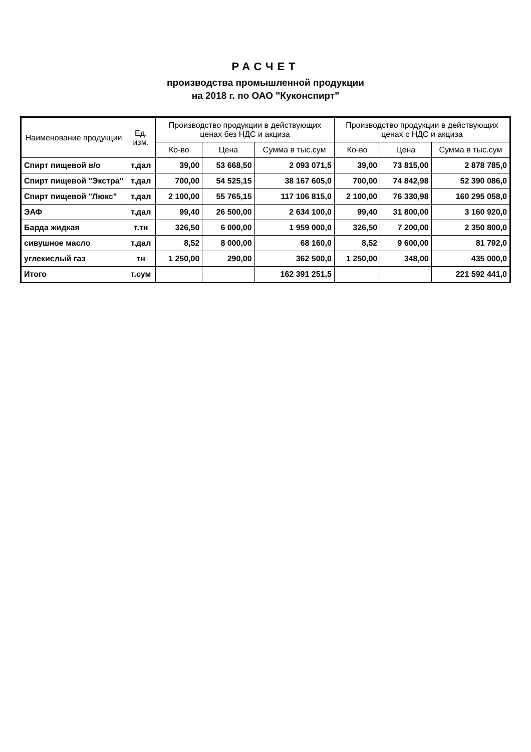РАСЧЕТ
производства промышленной продукции
на 2018 г. по ОАО "Куконспирт"
| Наименование продукции | Ед. изм. | Производство продукции в действующих ценах без НДС и акциза | | | Производство продукции в действующих ценах с НДС и акциза | | |
| --- | --- | --- | --- | --- | --- | --- | --- |
| | | Ко-во | Цена | Сумма в тыс.сум | Ко-во | Цена | Сумма в тыс.сум |
| Спирт пищевой в/о | т.дал | 39,00 | 53 668,50 | 2 093 071,5 | 39,00 | 73 815,00 | 2 878 785,0 |
| Спирт пищевой "Экстра" | т.дал | 700,00 | 54 525,15 | 38 167 605,0 | 700,00 | 74 842,98 | 52 390 086,0 |
| Спирт пищевой "Люкс" | т.дал | 2 100,00 | 55 765,15 | 117 106 815,0 | 2 100,00 | 76 330,98 | 160 295 058,0 |
| ЭАФ | т.дал | 99,40 | 26 500,00 | 2 634 100,0 | 99,40 | 31 800,00 | 3 160 920,0 |
| Барда жидкая | т.тн | 326,50 | 6 000,00 | 1 959 000,0 | 326,50 | 7 200,00 | 2 350 800,0 |
| сивушное масло | т.дал | 8,52 | 8 000,00 | 68 160,0 | 8,52 | 9 600,00 | 81 792,0 |
| углекислый газ | тн | 1 250,00 | 290,00 | 362 500,0 | 1 250,00 | 348,00 | 435 000,0 |
| Итого | т.сум | | | 162 391 251,5 | | | 221 592 441,0 |